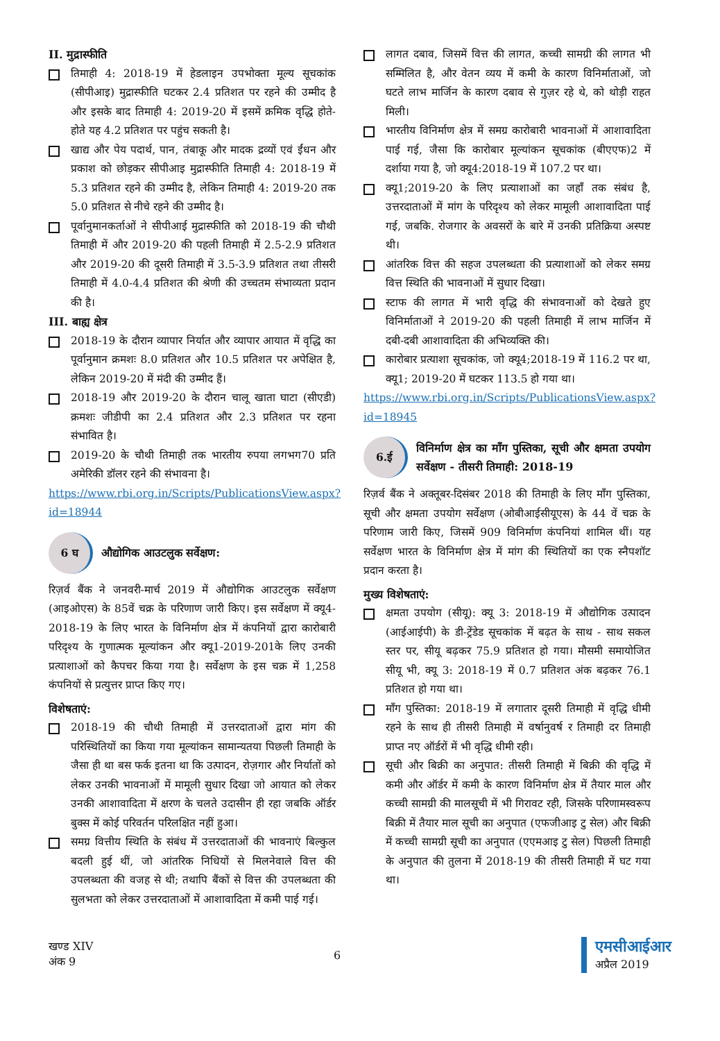II. मुद्रास्फीति
तिमाही 4: 2018-19 में हेडलाइन उपभोक्ता मूल्य सूचकांक (सीपीआइ) मुद्रास्फीति घटकर 2.4 प्रतिशत पर रहने की उम्मीद है और इसके बाद तिमाही 4: 2019-20 में इसमें क्रमिक वृद्धि होते-होते यह 4.2 प्रतिशत पर पहुंच सकती है।
खाद्य और पेय पदार्थ, पान, तंबाकू और मादक द्रव्यों एवं ईंधन और प्रकाश को छोड़कर सीपीआइ मुद्रास्फीति तिमाही 4: 2018-19 में 5.3 प्रतिशत रहने की उम्मीद है, लेकिन तिमाही 4: 2019-20 तक 5.0 प्रतिशत से नीचे रहने की उम्मीद है।
पूर्वानुमानकर्ताओं ने सीपीआई मुद्रास्फीति को 2018-19 की चौथी तिमाही में और 2019-20 की पहली तिमाही में 2.5-2.9 प्रतिशत और 2019-20 की दूसरी तिमाही में 3.5-3.9 प्रतिशत तथा तीसरी तिमाही में 4.0-4.4 प्रतिशत की श्रेणी की उच्चतम संभाव्यता प्रदान की है।
III. बाह्य क्षेत्र
2018-19 के दौरान व्यापार निर्यात और व्यापार आयात में वृद्धि का पूर्वानुमान क्रमशः 8.0 प्रतिशत और 10.5 प्रतिशत पर अपेक्षित है, लेकिन 2019-20 में मंदी की उम्मीद हैं।
2018-19 और 2019-20 के दौरान चालू खाता घाटा (सीएडी) क्रमशः जीडीपी का 2.4 प्रतिशत और 2.3 प्रतिशत पर रहना संभावित है।
2019-20 के चौथी तिमाही तक भारतीय रुपया लगभग70 प्रति अमेरिकी डॉलर रहने की संभावना है।
https://www.rbi.org.in/Scripts/PublicationsView.aspx?id=18944
6 घ
औद्योगिक आउटलुक सर्वेक्षण:
रिज़र्व बैंक ने जनवरी-मार्च 2019 में औद्योगिक आउटलुक सर्वेक्षण (आइओएस) के 85वें चक्र के परिणाण जारी किए। इस सर्वेक्षण में क्यू4-2018-19 के लिए भारत के विनिर्माण क्षेत्र में कंपनियों द्वारा कारोबारी परिदृश्य के गुणात्मक मूल्यांकन और क्यू1-2019-201के लिए उनकी प्रत्याशाओं को कैपचर किया गया है। सर्वेक्षण के इस चक्र में 1,258 कंपनियों से प्रत्युत्तर प्राप्त किए गए।
विशेषताएं:
2018-19 की चौथी तिमाही में उत्तरदाताओं द्वारा मांग की परिस्थितियों का किया गया मूल्यांकन सामान्यतया पिछली तिमाही के जैसा ही था बस फर्क इतना था कि उत्पादन, रोज़गार और निर्यातों को लेकर उनकी भावनाओं में मामूली सुधार दिखा जो आयात को लेकर उनकी आशावादिता में क्षरण के चलते उदासीन ही रहा जबकि ऑर्डर बुक्स में कोई परिवर्तन परिलक्षित नहीं हुआ।
समग्र वित्तीय स्थिति के संबंध में उत्तरदाताओं की भावनाएं बिल्कुल बदली हुई थीं, जो आंतरिक निधियों से मिलनेवाले वित्त की उपलब्धता की वजह से थी; तथापि बैंकों से वित्त की उपलब्धता की सुलभता को लेकर उत्तरदाताओं में आशावादिता में कमी पाई गई।
लागत दबाव, जिसमें वित्त की लागत, कच्ची सामग्री की लागत भी सम्मिलित है, और वेतन व्यय में कमी के कारण विनिर्माताओं, जो घटते लाभ मार्जिन के कारण दबाव से गुज़र रहे थे, को थोड़ी राहत मिली।
भारतीय विनिर्माण क्षेत्र में समग्र कारोबारी भावनाओं में आशावादिता पाई गई, जैसा कि कारोबार मूल्यांकन सूचकांक (बीएएफ)2 में दर्शाया गया है, जो क्यू4:2018-19 में 107.2 पर था।
क्यू1;2019-20 के लिए प्रत्याशाओं का जहाँ तक संबंध है, उत्तरदाताओं में मांग के परिदृश्य को लेकर मामूली आशावादिता पाई गई, जबकि. रोजगार के अवसरों के बारे में उनकी प्रतिक्रिया अस्पष्ट थी।
आंतरिक वित्त की सहज उपलब्धता की प्रत्याशाओं को लेकर समग्र वित्त स्थिति की भावनाओं में सुधार दिखा।
स्टाफ की लागत में भारी वृद्धि की संभावनाओं को देखते हुए विनिर्माताओं ने 2019-20 की पहली तिमाही में लाभ मार्जिन में दबी-दबी आशावादिता की अभिव्यक्ति की।
कारोबार प्रत्याशा सूचकांक, जो क्यू4;2018-19 में 116.2 पर था, क्यू1; 2019-20 में घटकर 113.5 हो गया था।
https://www.rbi.org.in/Scripts/PublicationsView.aspx?id=18945
6.ई
विनिर्माण क्षेत्र का माँग पुस्तिका, सूची और क्षमता उपयोग सर्वेक्षण - तीसरी तिमाही: 2018-19
रिज़र्व बैंक ने अक्तूबर-दिसंबर 2018 की तिमाही के लिए माँग पुस्तिका, सूची और क्षमता उपयोग सर्वेक्षण (ओबीआईसीयूएस) के 44 वें चक्र के परिणाम जारी किए, जिसमें 909 विनिर्माण कंपनियां शामिल थीं। यह सर्वेक्षण भारत के विनिर्माण क्षेत्र में मांग की स्थितियों का एक स्नैपशॉट प्रदान करता है।
मुख्य विशेषताएं:
क्षमता उपयोग (सीयू): क्यू 3: 2018-19 में औद्योगिक उत्पादन (आईआईपी) के डी-ट्रेंडेड सूचकांक में बढ़त के साथ - साथ सकल स्तर पर, सीयू बढ़कर 75.9 प्रतिशत हो गया। मौसमी समायोजित सीयू भी, क्यू 3: 2018-19 में 0.7 प्रतिशत अंक बढ़कर 76.1 प्रतिशत हो गया था।
माँग पुस्तिका: 2018-19 में लगातार दूसरी तिमाही में वृद्धि धीमी रहने के साथ ही तीसरी तिमाही में वर्षानुवर्ष र तिमाही दर तिमाही प्राप्त नए ऑर्डरों में भी वृद्धि धीमी रही।
सूची और बिक्री का अनुपात: तीसरी तिमाही में बिक्री की वृद्धि में कमी और ऑर्डर में कमी के कारण विनिर्माण क्षेत्र में तैयार माल और कच्ची सामग्री की मालसूची में भी गिरावट रही, जिसके परिणामस्वरूप बिक्री में तैयार माल सूची का अनुपात (एफजीआइ टु सेल) और बिक्री में कच्ची सामग्री सूची का अनुपात (एएमआइ टु सेल) पिछली तिमाही के अनुपात की तुलना में 2018-19 की तीसरी तिमाही में घट गया था।
खण्ड XIV
अंक 9
6
एमसीआईआर
अप्रैल 2019